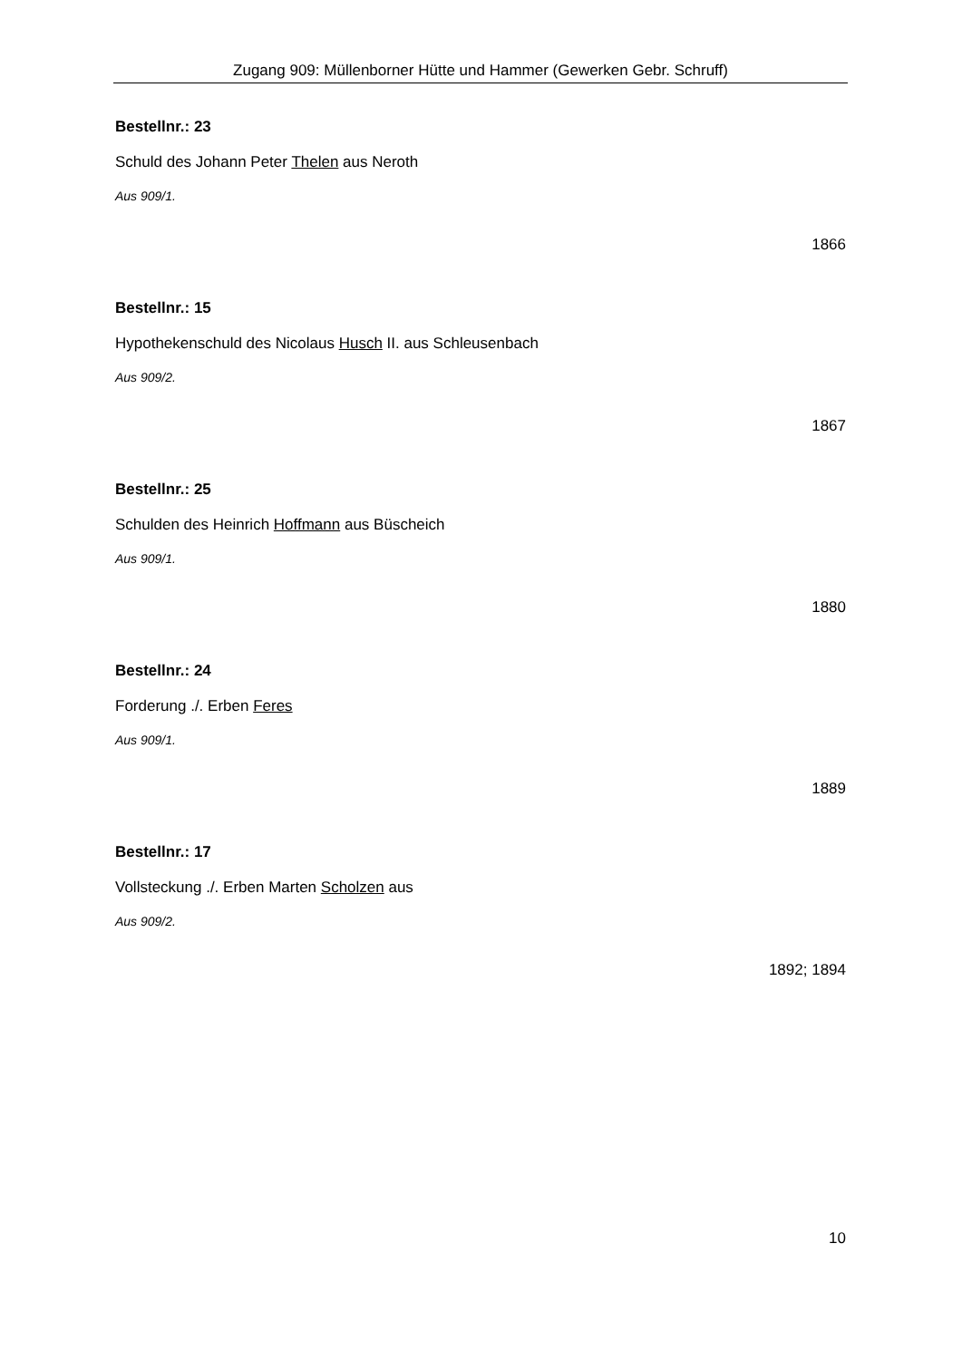Zugang 909: Müllenborner Hütte und Hammer (Gewerken Gebr. Schruff)
Bestellnr.: 23
Schuld des Johann Peter Thelen aus Neroth
Aus 909/1.
1866
Bestellnr.: 15
Hypothekenschuld des Nicolaus Husch II. aus Schleusenbach
Aus 909/2.
1867
Bestellnr.: 25
Schulden des Heinrich Hoffmann aus Büscheich
Aus 909/1.
1880
Bestellnr.: 24
Forderung ./. Erben Feres
Aus 909/1.
1889
Bestellnr.: 17
Vollsteckung ./. Erben Marten Scholzen aus
Aus 909/2.
1892; 1894
10